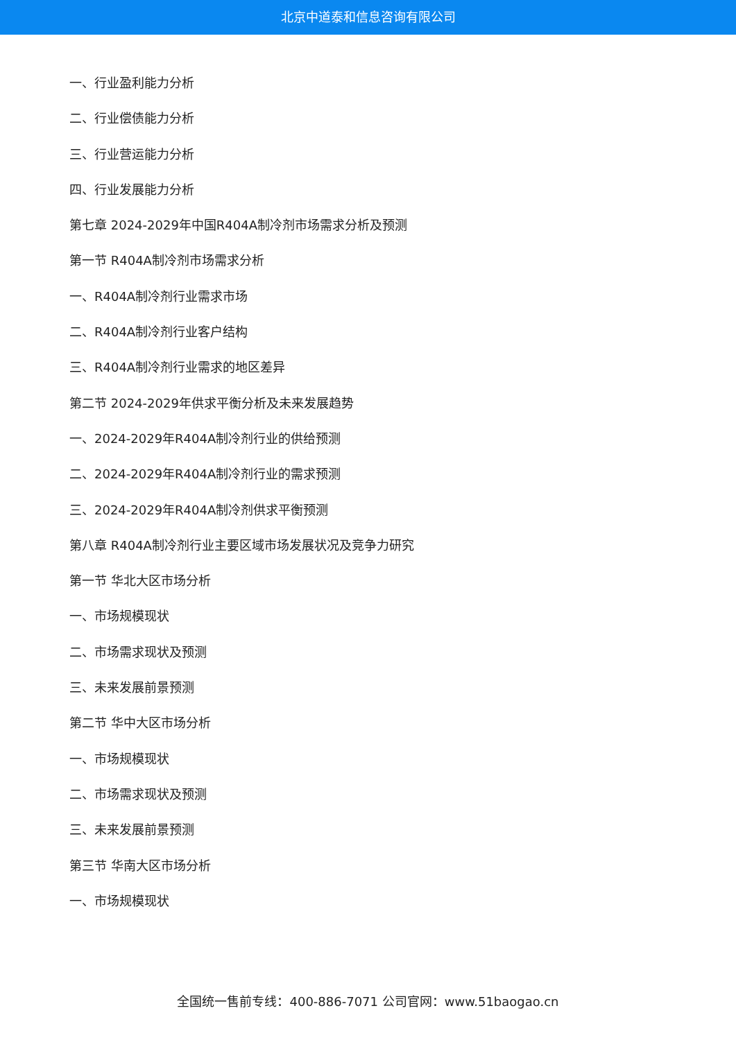北京中道泰和信息咨询有限公司
一、行业盈利能力分析
二、行业偿债能力分析
三、行业营运能力分析
四、行业发展能力分析
第七章 2024-2029年中国R404A制冷剂市场需求分析及预测
第一节 R404A制冷剂市场需求分析
一、R404A制冷剂行业需求市场
二、R404A制冷剂行业客户结构
三、R404A制冷剂行业需求的地区差异
第二节 2024-2029年供求平衡分析及未来发展趋势
一、2024-2029年R404A制冷剂行业的供给预测
二、2024-2029年R404A制冷剂行业的需求预测
三、2024-2029年R404A制冷剂供求平衡预测
第八章 R404A制冷剂行业主要区域市场发展状况及竞争力研究
第一节 华北大区市场分析
一、市场规模现状
二、市场需求现状及预测
三、未来发展前景预测
第二节 华中大区市场分析
一、市场规模现状
二、市场需求现状及预测
三、未来发展前景预测
第三节 华南大区市场分析
一、市场规模现状
全国统一售前专线：400-886-7071 公司官网：www.51baogao.cn